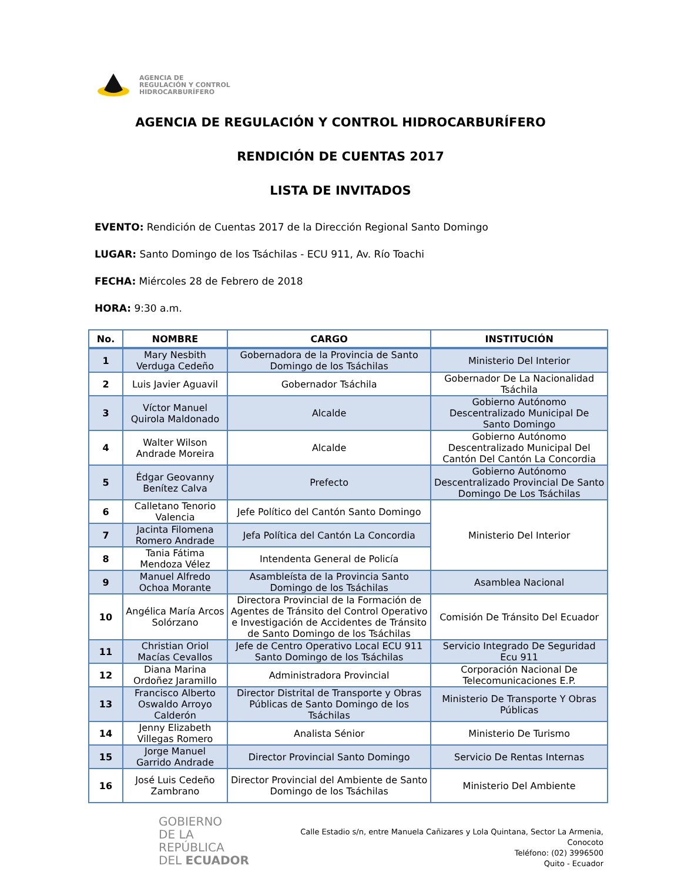AGENCIA DE
REGULACIÓN Y CONTROL
HIDROCARBURÍFERO
AGENCIA DE REGULACIÓN Y CONTROL HIDROCARBURÍFERO
RENDICIÓN DE CUENTAS 2017
LISTA DE INVITADOS
EVENTO: Rendición de Cuentas 2017 de la Dirección Regional Santo Domingo
LUGAR: Santo Domingo de los Tsáchilas - ECU 911, Av. Río Toachi
FECHA: Miércoles 28 de Febrero de 2018
HORA: 9:30 a.m.
| No. | NOMBRE | CARGO | INSTITUCIÓN |
| --- | --- | --- | --- |
| 1 | Mary Nesbith Verduga Cedeño | Gobernadora de la Provincia de Santo Domingo de los Tsáchilas | Ministerio Del Interior |
| 2 | Luis Javier Aguavil | Gobernador Tsáchila | Gobernador De La Nacionalidad Tsáchila |
| 3 | Víctor Manuel Quirola Maldonado | Alcalde | Gobierno Autónomo Descentralizado Municipal De Santo Domingo |
| 4 | Walter Wilson Andrade Moreira | Alcalde | Gobierno Autónomo Descentralizado Municipal Del Cantón Del Cantón La Concordia |
| 5 | Édgar Geovanny Benítez Calva | Prefecto | Gobierno Autónomo Descentralizado Provincial De Santo Domingo De Los Tsáchilas |
| 6 | Calletano Tenorio Valencia | Jefe Político del Cantón Santo Domingo | Ministerio Del Interior |
| 7 | Jacinta Filomena Romero Andrade | Jefa Política del Cantón La Concordia | |
| 8 | Tania Fátima Mendoza Vélez | Intendenta General de Policía | |
| 9 | Manuel Alfredo Ochoa Morante | Asambleísta de la Provincia Santo Domingo de los Tsáchilas | Asamblea Nacional |
| 10 | Angélica María Arcos Solórzano | Directora Provincial de la Formación de Agentes de Tránsito del Control Operativo e Investigación de Accidentes de Tránsito de Santo Domingo de los Tsáchilas | Comisión De Tránsito Del Ecuador |
| 11 | Christian Oriol Macías Cevallos | Jefe de Centro Operativo Local ECU 911 Santo Domingo de los Tsáchilas | Servicio Integrado De Seguridad Ecu 911 |
| 12 | Diana Marina Ordoñez Jaramillo | Administradora Provincial | Corporación Nacional De Telecomunicaciones E.P. |
| 13 | Francisco Alberto Oswaldo Arroyo Calderón | Director Distrital de Transporte y Obras Públicas de Santo Domingo de los Tsáchilas | Ministerio De Transporte Y Obras Públicas |
| 14 | Jenny Elizabeth Villegas Romero | Analista Sénior | Ministerio De Turismo |
| 15 | Jorge Manuel Garrido Andrade | Director Provincial Santo Domingo | Servicio De Rentas Internas |
| 16 | José Luis Cedeño Zambrano | Director Provincial del Ambiente de Santo Domingo de los Tsáchilas | Ministerio Del Ambiente |
GOBIERNO
DE LA REPÚBLICA
DEL ECUADOR
Calle Estadio s/n, entre Manuela Cañizares y Lola Quintana, Sector La Armenia, Conocoto
Teléfono: (02) 3996500
Quito - Ecuador